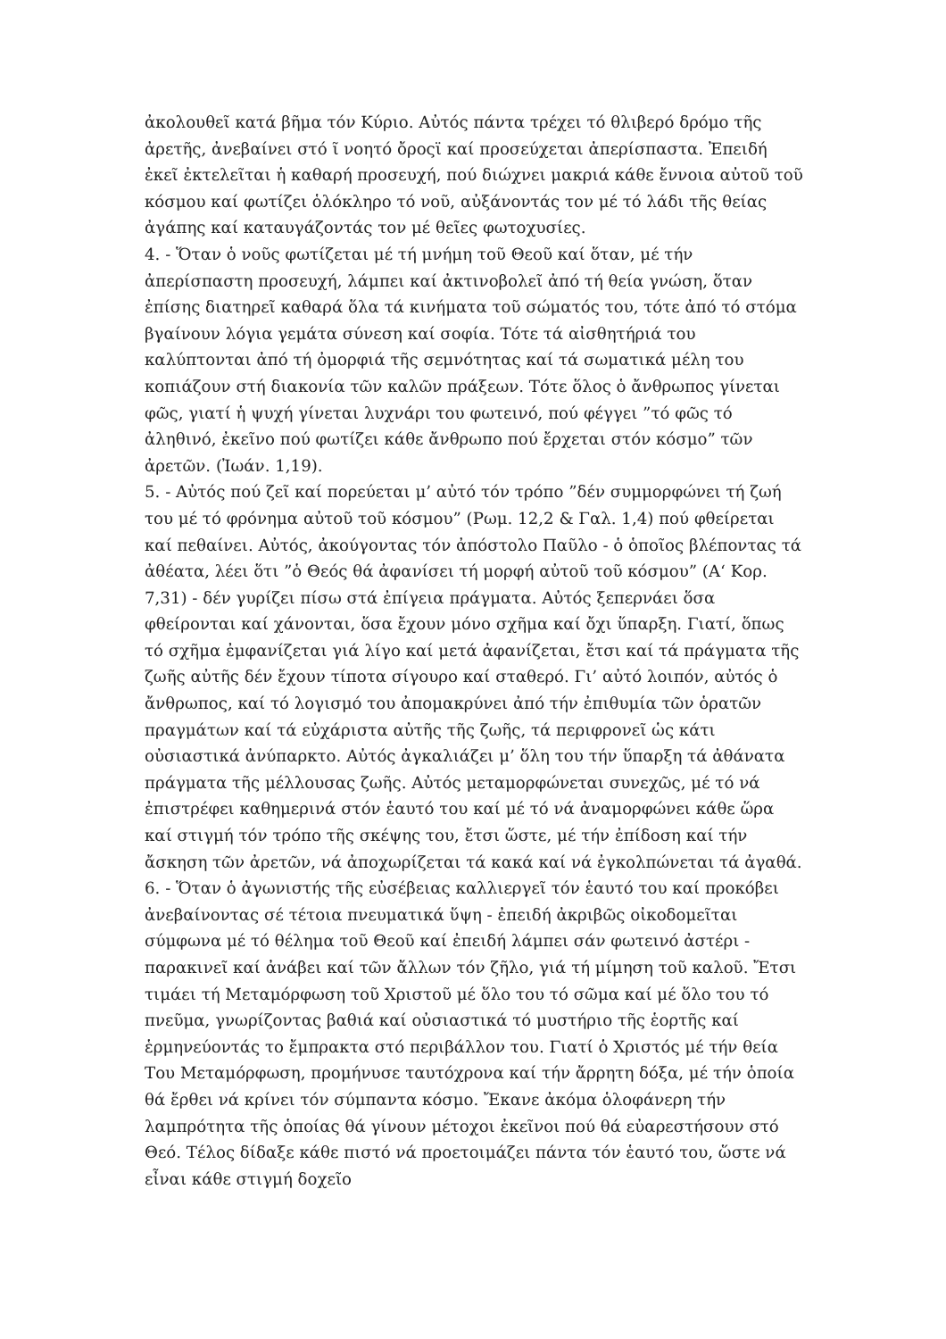ἀκολουθεῖ κατά βῆμα τόν Κύριο. Αὐτός πάντα τρέχει τό θλιβερό δρόμο τῆς ἀρετῆς, ἀνεβαίνει στό ῖ νοητό ὄροςϊ καί προσεύχεται ἀπερίσπαστα. Ἐπειδή ἐκεῖ ἐκτελεῖται ἡ καθαρή προσευχή, πού διώχνει μακριά κάθε ἔννοια αὐτοῦ τοῦ κόσμου καί φωτίζει ὁλόκληρο τό νοῦ, αὐξάνοντάς τον μέ τό λάδι τῆς θείας ἀγάπης καί καταυγάζοντάς τον μέ θεῖες φωτοχυσίες.
4. - Ὅταν ὁ νοῦς φωτίζεται μέ τή μνήμη τοῦ Θεοῦ καί ὅταν, μέ τήν ἀπερίσπαστη προσευχή, λάμπει καί ἀκτινοβολεῖ ἀπό τή θεία γνώση, ὅταν ἐπίσης διατηρεῖ καθαρά ὅλα τά κινήματα τοῦ σώματός του, τότε ἀπό τό στόμα βγαίνουν λόγια γεμάτα σύνεση καί σοφία. Τότε τά αἰσθητήριά του καλύπτονται ἀπό τή ὀμορφιά τῆς σεμνότητας καί τά σωματικά μέλη του κοπιάζουν στή διακονία τῶν καλῶν πράξεων. Τότε ὅλος ὁ ἄνθρωπος γίνεται φῶς, γιατί ἡ ψυχή γίνεται λυχνάρι του φωτεινό, πού φέγγει ”τό φῶς τό ἀληθινό, ἐκεῖνο πού φωτίζει κάθε ἄνθρωπο πού ἔρχεται στόν κόσμο” τῶν ἀρετῶν. (Ἰωάν. 1,19).
5. - Αὐτός πού ζεῖ καί πορεύεται μ’ αὐτό τόν τρόπο ”δέν συμμορφώνει τή ζωή του μέ τό φρόνημα αὐτοῦ τοῦ κόσμου” (Ρωμ. 12,2 & Γαλ. 1,4) πού φθείρεται καί πεθαίνει. Αὐτός, ἀκούγοντας τόν ἀπόστολο Παῦλο - ὁ ὁποῖος βλέποντας τά ἀθέατα, λέει ὅτι ”ὁ Θεός θά ἀφανίσει τή μορφή αὐτοῦ τοῦ κόσμου” (Α‘ Κορ. 7,31) - δέν γυρίζει πίσω στά ἐπίγεια πράγματα. Αὐτός ξεπερνάει ὅσα φθείρονται καί χάνονται, ὅσα ἔχουν μόνο σχῆμα καί ὄχι ὕπαρξη. Γιατί, ὅπως τό σχῆμα ἐμφανίζεται γιά λίγο καί μετά ἀφανίζεται, ἔτσι καί τά πράγματα τῆς ζωῆς αὐτῆς δέν ἔχουν τίποτα σίγουρο καί σταθερό. Γι’ αὐτό λοιπόν, αὐτός ὁ ἄνθρωπος, καί τό λογισμό του ἀπομακρύνει ἀπό τήν ἐπιθυμία τῶν ὁρατῶν πραγμάτων καί τά εὐχάριστα αὐτῆς τῆς ζωῆς, τά περιφρονεῖ ὡς κάτι οὐσιαστικά ἀνύπαρκτο. Αὐτός ἀγκαλιάζει μ’ ὅλη του τήν ὕπαρξη τά ἀθάνατα πράγματα τῆς μέλλουσας ζωῆς. Αὐτός μεταμορφώνεται συνεχῶς, μέ τό νά ἐπιστρέφει καθημερινά στόν ἑαυτό του καί μέ τό νά ἀναμορφώνει κάθε ὥρα καί στιγμή τόν τρόπο τῆς σκέψης του, ἔτσι ὥστε, μέ τήν ἐπίδοση καί τήν ἄσκηση τῶν ἀρετῶν, νά ἀποχωρίζεται τά κακά καί νά ἐγκολπώνεται τά ἀγαθά.
6. - Ὅταν ὁ ἀγωνιστής τῆς εὐσέβειας καλλιεργεῖ τόν ἑαυτό του καί προκόβει ἀνεβαίνοντας σέ τέτοια πνευματικά ὕψη - ἐπειδή ἀκριβῶς οἰκοδομεῖται σύμφωνα μέ τό θέλημα τοῦ Θεοῦ καί ἐπειδή λάμπει σάν φωτεινό ἀστέρι - παρακινεῖ καί ἀνάβει καί τῶν ἄλλων τόν ζῆλο, γιά τή μίμηση τοῦ καλοῦ. Ἔτσι τιμάει τή Μεταμόρφωση τοῦ Χριστοῦ μέ ὅλο του τό σῶμα καί μέ ὅλο του τό πνεῦμα, γνωρίζοντας βαθιά καί οὐσιαστικά τό μυστήριο τῆς ἑορτῆς καί ἑρμηνεύοντάς το ἔμπρακτα στό περιβάλλον του. Γιατί ὁ Χριστός μέ τήν θεία Του Μεταμόρφωση, προμήνυσε ταυτόχρονα καί τήν ἄρρητη δόξα, μέ τήν ὁποία θά ἔρθει νά κρίνει τόν σύμπαντα κόσμο. Ἔκανε ἀκόμα ὁλοφάνερη τήν λαμπρότητα τῆς ὁποίας θά γίνουν μέτοχοι ἐκεῖνοι πού θά εὐαρεστήσουν στό Θεό. Τέλος δίδαξε κάθε πιστό νά προετοιμάζει πάντα τόν ἑαυτό του, ὥστε νά εἶναι κάθε στιγμή δοχεῖο